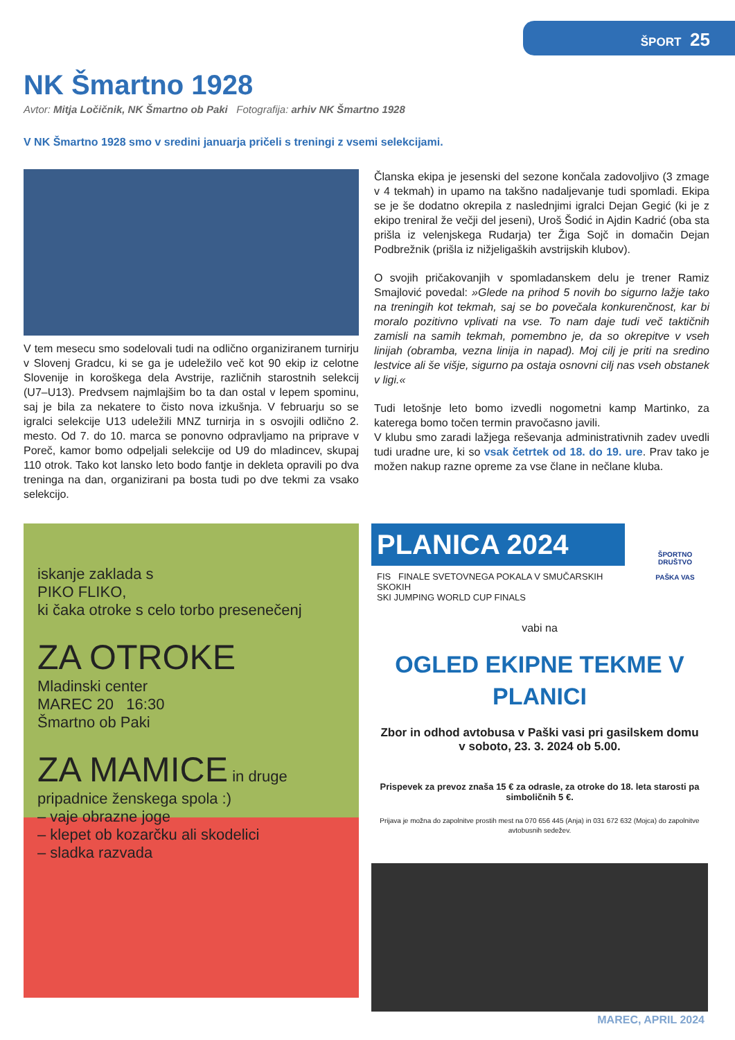ŠPORT 25
NK Šmartno 1928
Avtor: Mitja Ločičnik, NK Šmartno ob Paki Fotografija: arhiv NK Šmartno 1928
V NK Šmartno 1928 smo v sredini januarja pričeli s treningi z vsemi selekcijami.
V tem mesecu smo sodelovali tudi na odlično organiziranem turnirju v Slovenj Gradcu, ki se ga je udeležilo več kot 90 ekip iz celotne Slovenije in koroškega dela Avstrije, različnih starostnih selekcij (U7–U13). Predvsem najmlajšim bo ta dan ostal v lepem spominu, saj je bila za nekatere to čisto nova izkušnja. V februarju so se igralci selekcije U13 udeležili MNZ turnirja in s osvojili odlično 2. mesto. Od 7. do 10. marca se ponovno odpravljamo na priprave v Poreč, kamor bomo odpeljali selekcije od U9 do mladincev, skupaj 110 otrok. Tako kot lansko leto bodo fantje in dekleta opravili po dva treninga na dan, organizirani pa bosta tudi po dve tekmi za vsako selekcijo.
Članska ekipa je jesenski del sezone končala zadovoljivo (3 zmage v 4 tekmah) in upamo na takšno nadaljevanje tudi spomladi. Ekipa se je še dodatno okrepila z naslednjimi igralci Dejan Gegić (ki je z ekipo treniral že večji del jeseni), Uroš Šodić in Ajdin Kadrić (oba sta prišla iz velenjskega Rudarja) ter Žiga Sojč in domačin Dejan Podbrežnik (prišla iz nižjeligaških avstrijskih klubov).
O svojih pričakovanjih v spomladanskem delu je trener Ramiz Smajlović povedal: »Glede na prihod 5 novih bo sigurno lažje tako na treningih kot tekmah, saj se bo povečala konkurenčnost, kar bi moralo pozitivno vplivati na vse. To nam daje tudi več taktičnih zamisli na samih tekmah, pomembno je, da so okrepitve v vseh linijah (obramba, vezna linija in napad). Moj cilj je priti na sredino lestvice ali še višje, sigurno pa ostaja osnovni cilj nas vseh obstanek v ligi.«
Tudi letošnje leto bomo izvedli nogometni kamp Martinko, za katerega bomo točen termin pravočasno javili.
V klubu smo zaradi lažjega reševanja administrativnih zadev uvedli tudi uradne ure, ki so vsak četrtek od 18. do 19. ure. Prav tako je možen nakup razne opreme za vse člane in nečlane kluba.
iskanje zaklada s
PIKO FLIKO,
ki čaka otroke s celo torbo presenečenj
ZA OTROKE
Mladinski center
MAREC 20 16:30
Šmartno ob Paki
ZA MAMICE in druge
pripadnice ženskega spola :)
– vaje obrazne joge
– klepet ob kozarčku ali skodelici
– sladka razvada
PLANICA 2024
FIS FINALE SVETOVNEGA POKALA V SMUČARSKIH SKOKIH
SKI JUMPING WORLD CUP FINALS
ŠPORTNO DRUŠTVO
PAŠKA VAS
vabi na
OGLED EKIPNE TEKME V
PLANICI
Zbor in odhod avtobusa v Paški vasi pri gasilskem domu
v soboto, 23. 3. 2024 ob 5.00.
Prispevek za prevoz znaša 15 € za odrasle, za otroke do 18. leta starosti pa simboličnih 5 €.
Prijava je možna do zapolnitve prostih mest na 070 656 445 (Anja) in 031 672 632 (Mojca) do zapolnitve avtobusnih sedežev.
MAREC, APRIL 2024